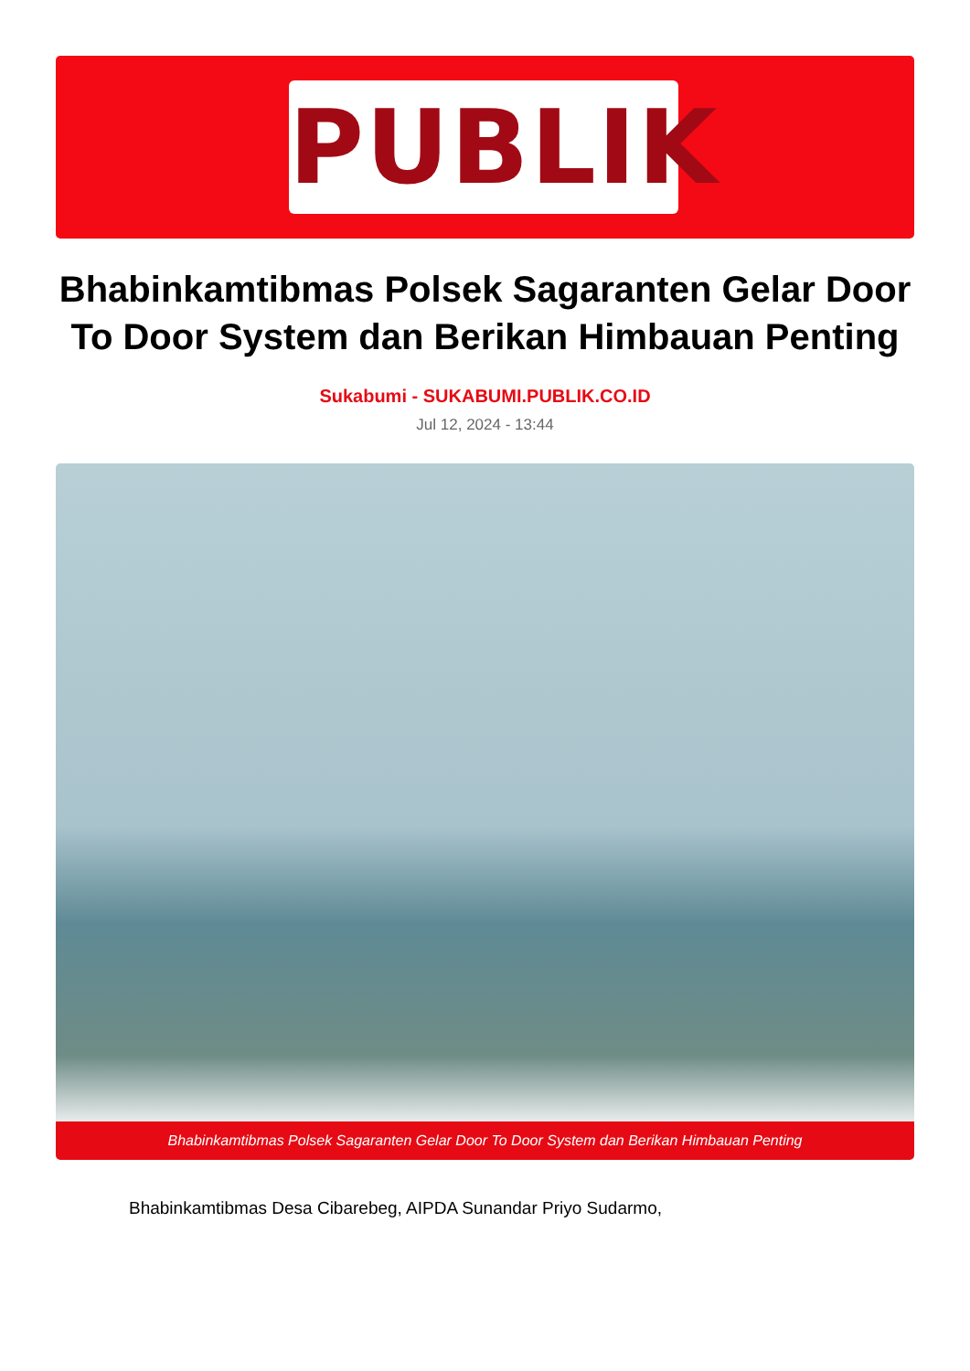PUBLIK
Bhabinkamtibmas Polsek Sagaranten Gelar Door To Door System dan Berikan Himbauan Penting
Sukabumi - SUKABUMI.PUBLIK.CO.ID
Jul 12, 2024 - 13:44
Bhabinkamtibmas Polsek Sagaranten Gelar Door To Door System dan Berikan Himbauan Penting
Bhabinkamtibmas Desa Cibarebeg, AIPDA Sunandar Priyo Sudarmo,